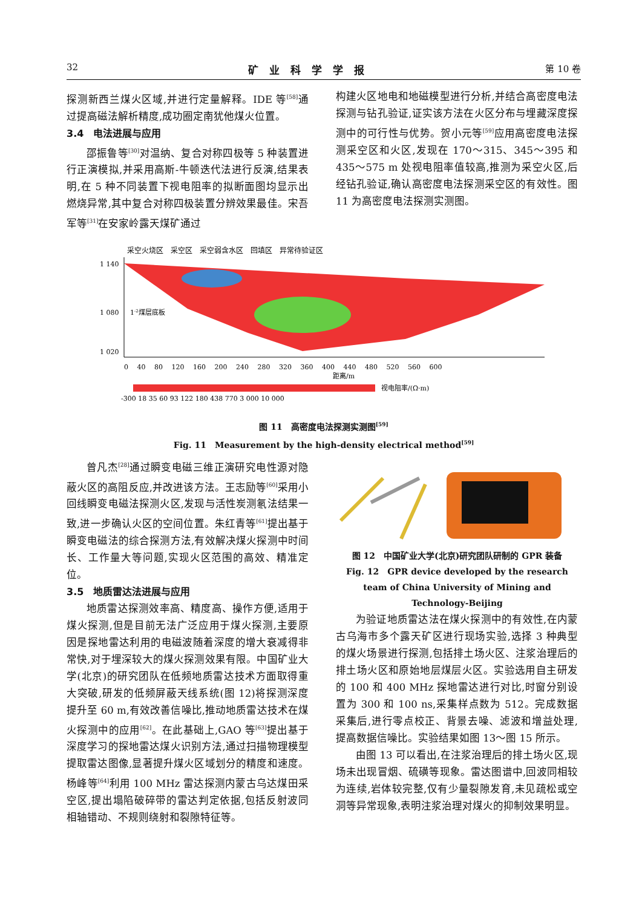32 矿业科学学报 第 10 卷
探测新西兰煤火区域,并进行定量解释。IDE 等<sup>[58]</sup>通过提高磁法解析精度,成功圈定南犹他煤火位置。
3.4　电法进展与应用
邵振鲁等<sup>[30]</sup>对温纳、复合对称四极等 5 种装置进行正演模拟,并采用高斯-牛顿迭代法进行反演,结果表明,在 5 种不同装置下视电阻率的拟断面图均显示出燃烧异常,其中复合对称四极装置分辨效果最佳。宋吾军等<sup>[31]</sup>在安家岭露天煤矿通过
构建火区地电和地磁模型进行分析,并结合高密度电法探测与钻孔验证,证实该方法在火区分布与埋藏深度探测中的可行性与优势。贺小元等<sup>[59]</sup>应用高密度电法探测采空区和火区,发现在 170～315、345～395 和 435～575 m 处视电阻率值较高,推测为采空火区,后经钻孔验证,确认高密度电法探测采空区的有效性。图 11 为高密度电法探测实测图。
采空火烧区　采空区　采空弱含水区　回填区　异常待验证区
1 140
1 080
1 020
0　 40　 80　 120　 160　 200　 240　 280　 320　 360　 400　 440　 480　 520　 560　 600
距离/m
1-2煤层底板
视电阻率/(Ω·m)
-300 18 35 60 93 122 180 438 770 3 000 10 000
图 11　高密度电法探测实测图<sup>[59]</sup>
Fig. 11　Measurement by the high-density electrical method<sup>[59]</sup>
曾凡杰<sup>[28]</sup>通过瞬变电磁三维正演研究电性源对隐蔽火区的高阻反应,并改进该方法。王志励等<sup>[60]</sup>采用小回线瞬变电磁法探测火区,发现与活性炭测氡法结果一致,进一步确认火区的空间位置。朱红青等<sup>[61]</sup>提出基于瞬变电磁法的综合探测方法,有效解决煤火探测中时间长、工作量大等问题,实现火区范围的高效、精准定位。
3.5　地质雷达法进展与应用
地质雷达探测效率高、精度高、操作方便,适用于煤火探测,但是目前无法广泛应用于煤火探测,主要原因是探地雷达利用的电磁波随着深度的增大衰减得非常快,对于埋深较大的煤火探测效果有限。中国矿业大学(北京)的研究团队在低频地质雷达技术方面取得重大突破,研发的低频屏蔽天线系统(图 12)将探测深度提升至 60 m,有效改善信噪比,推动地质雷达技术在煤火探测中的应用<sup>[62]</sup>。在此基础上,GAO 等<sup>[63]</sup>提出基于深度学习的探地雷达煤火识别方法,通过扫描物理模型提取雷达图像,显著提升煤火区域划分的精度和速度。杨峰等<sup>[64]</sup>利用 100 MHz 雷达探测内蒙古乌达煤田采空区,提出塌陷破碎带的雷达判定依据,包括反射波同相轴错动、不规则绕射和裂隙特征等。
图 12　中国矿业大学(北京)研究团队研制的 GPR 装备
Fig. 12　GPR device developed by the research team of China University of Mining and Technology-Beijing
为验证地质雷达法在煤火探测中的有效性,在内蒙古乌海市多个露天矿区进行现场实验,选择 3 种典型的煤火场景进行探测,包括排土场火区、注浆治理后的排土场火区和原始地层煤层火区。实验选用自主研发的 100 和 400 MHz 探地雷达进行对比,时窗分别设置为 300 和 100 ns,采集样点数为 512。完成数据采集后,进行零点校正、背景去噪、滤波和增益处理,提高数据信噪比。实验结果如图 13～图 15 所示。
由图 13 可以看出,在注浆治理后的排土场火区,现场未出现冒烟、硫磺等现象。雷达图谱中,回波同相较为连续,岩体较完整,仅有少量裂隙发育,未见疏松或空洞等异常现象,表明注浆治理对煤火的抑制效果明显。